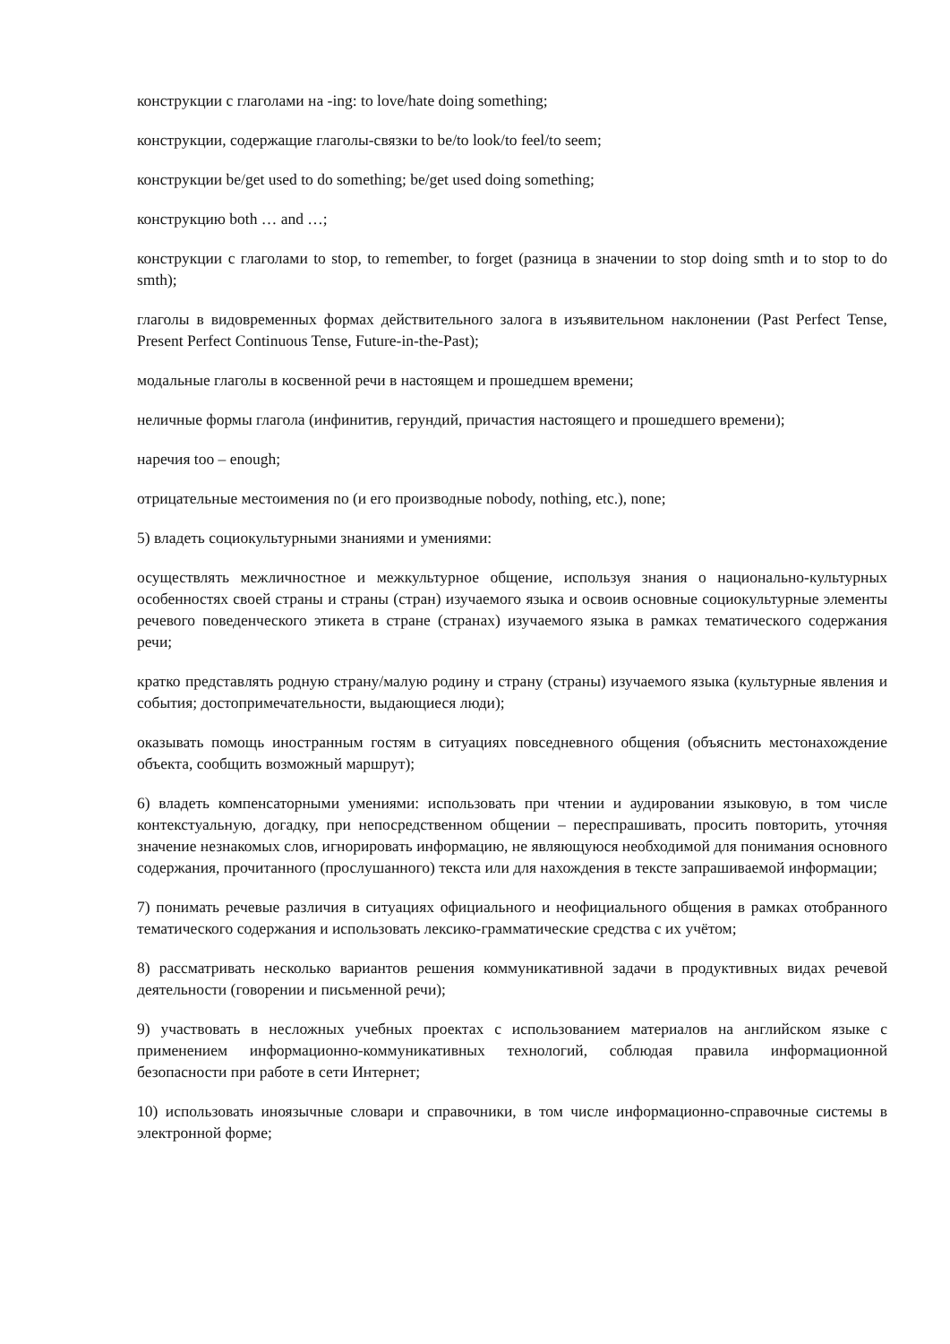конструкции с глаголами на -ing: to love/hate doing something;
конструкции, содержащие глаголы-связки to be/to look/to feel/to seem;
конструкции be/get used to do something; be/get used doing something;
конструкцию both … and …;
конструкции с глаголами to stop, to remember, to forget (разница в значении to stop doing smth и to stop to do smth);
глаголы в видовременных формах действительного залога в изъявительном наклонении (Past Perfect Tense, Present Perfect Continuous Tense, Future-in-the-Past);
модальные глаголы в косвенной речи в настоящем и прошедшем времени;
неличные формы глагола (инфинитив, герундий, причастия настоящего и прошедшего времени);
наречия too – enough;
отрицательные местоимения no (и его производные nobody, nothing, etc.), none;
5) владеть социокультурными знаниями и умениями:
осуществлять межличностное и межкультурное общение, используя знания о национально-культурных особенностях своей страны и страны (стран) изучаемого языка и освоив основные социокультурные элементы речевого поведенческого этикета в стране (странах) изучаемого языка в рамках тематического содержания речи;
кратко представлять родную страну/малую родину и страну (страны) изучаемого языка (культурные явления и события; достопримечательности, выдающиеся люди);
оказывать помощь иностранным гостям в ситуациях повседневного общения (объяснить местонахождение объекта, сообщить возможный маршрут);
6) владеть компенсаторными умениями: использовать при чтении и аудировании языковую, в том числе контекстуальную, догадку, при непосредственном общении – переспрашивать, просить повторить, уточняя значение незнакомых слов, игнорировать информацию, не являющуюся необходимой для понимания основного содержания, прочитанного (прослушанного) текста или для нахождения в тексте запрашиваемой информации;
7) понимать речевые различия в ситуациях официального и неофициального общения в рамках отобранного тематического содержания и использовать лексико-грамматические средства с их учётом;
8) рассматривать несколько вариантов решения коммуникативной задачи в продуктивных видах речевой деятельности (говорении и письменной речи);
9) участвовать в несложных учебных проектах с использованием материалов на английском языке с применением информационно-коммуникативных технологий, соблюдая правила информационной безопасности при работе в сети Интернет;
10) использовать иноязычные словари и справочники, в том числе информационно-справочные системы в электронной форме;